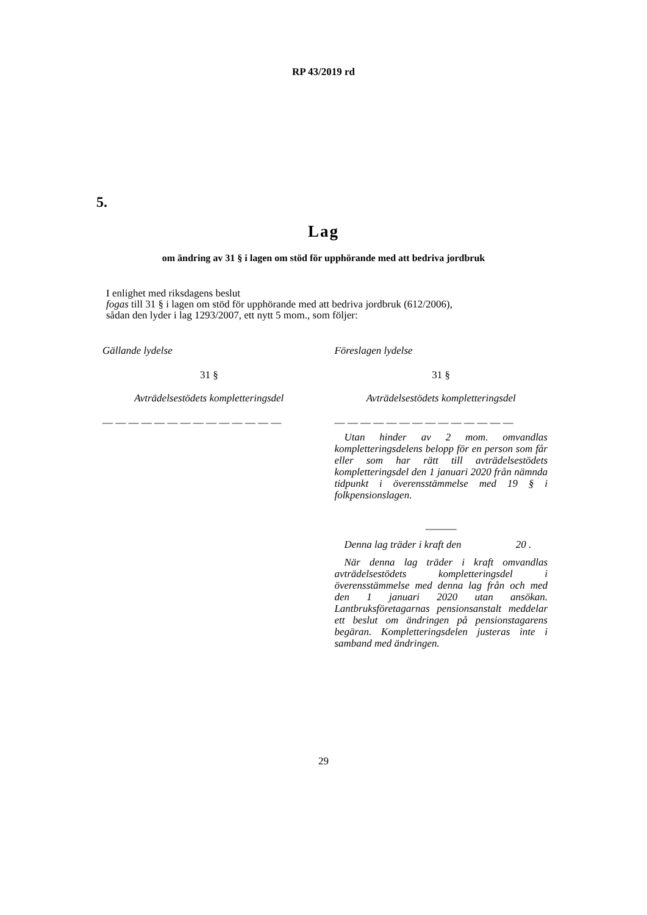RP 43/2019 rd
5.
Lag
om ändring av 31 § i lagen om stöd för upphörande med att bedriva jordbruk
I enlighet med riksdagens beslut
fogas till 31 § i lagen om stöd för upphörande med att bedriva jordbruk (612/2006),
sådan den lyder i lag 1293/2007, ett nytt 5 mom., som följer:
| Gällande lydelse | | Föreslagen lydelse |
| 31 § | | 31 § |
| Avträdelsestödets kompletteringsdel | | Avträdelsestödets kompletteringsdel |
| — — — — — — — — — — — — — — | | — — — — — — — — — — — — — — Utan hinder av 2 mom. omvandlas kompletteringsdelens belopp för en person som får eller som har rätt till avträdelsestödets kompletteringsdel den 1 januari 2020 från nämnda tidpunkt i överensstämmelse med 19 § i folkpensionslagen. ——— Denna lag träder i kraft den 20 . När denna lag träder i kraft omvandlas avträdelsestödets kompletteringsdel i överensstämmelse med denna lag från och med den 1 januari 2020 utan ansökan. Lantbruksföretagarnas pensionsanstalt meddelar ett beslut om ändringen på pensionstagarens begäran. Kompletteringsdelen justeras inte i samband med ändringen. |
29